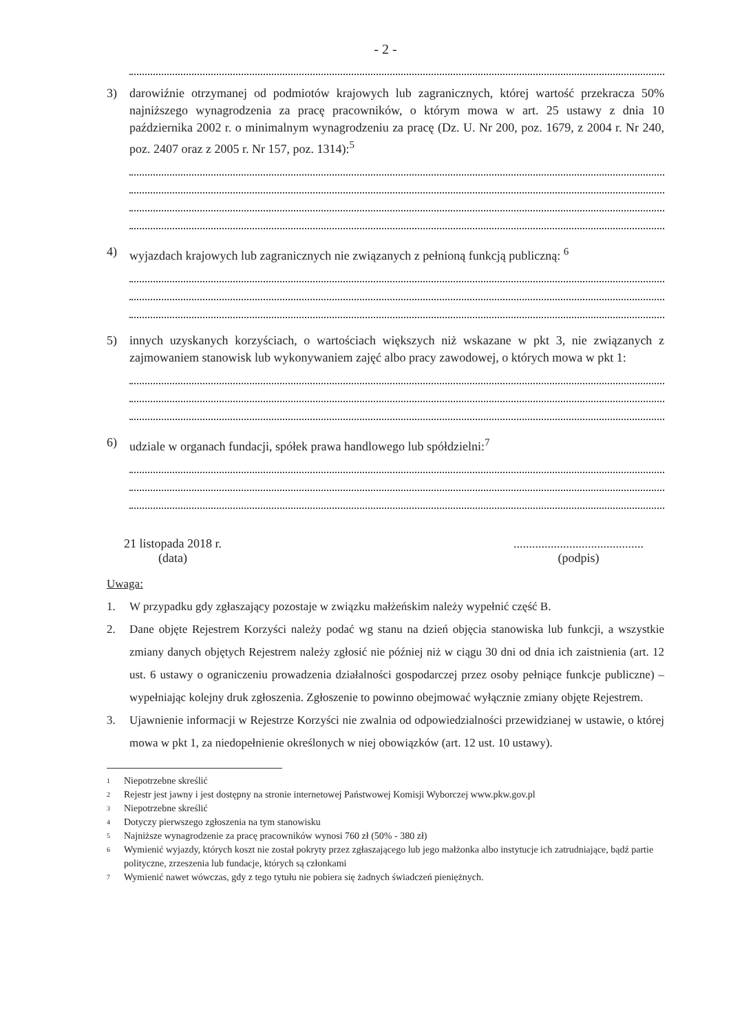- 2 -
3) darowiźnie otrzymanej od podmiotów krajowych lub zagranicznych, której wartość przekracza 50% najniższego wynagrodzenia za pracę pracowników, o którym mowa w art. 25 ustawy z dnia 10 października 2002 r. o minimalnym wynagrodzeniu za pracę (Dz. U. Nr 200, poz. 1679, z 2004 r. Nr 240, poz. 2407 oraz z 2005 r. Nr 157, poz. 1314):<sup>5</sup>
4) wyjazdach krajowych lub zagranicznych nie związanych z pełnioną funkcją publiczną: <sup>6</sup>
5) innych uzyskanych korzyściach, o wartościach większych niż wskazane w pkt 3, nie związanych z zajmowaniem stanowisk lub wykonywaniem zajęć albo pracy zawodowej, o których mowa w pkt 1:
6) udziale w organach fundacji, spółek prawa handlowego lub spółdzielni:<sup>7</sup>
21 listopada 2018 r.
(data)
..........................................
(podpis)
Uwaga:
1. W przypadku gdy zgłaszający pozostaje w związku małżeńskim należy wypełnić część B.
2. Dane objęte Rejestrem Korzyści należy podać wg stanu na dzień objęcia stanowiska lub funkcji, a wszystkie zmiany danych objętych Rejestrem należy zgłosić nie później niż w ciągu 30 dni od dnia ich zaistnienia (art. 12 ust. 6 ustawy o ograniczeniu prowadzenia działalności gospodarczej przez osoby pełniące funkcje publiczne) – wypełniając kolejny druk zgłoszenia. Zgłoszenie to powinno obejmować wyłącznie zmiany objęte Rejestrem.
3. Ujawnienie informacji w Rejestrze Korzyści nie zwalnia od odpowiedzialności przewidzianej w ustawie, o której mowa w pkt 1, za niedopełnienie określonych w niej obowiązków (art. 12 ust. 10 ustawy).
1 Niepotrzebne skreślić
2 Rejestr jest jawny i jest dostępny na stronie internetowej Państwowej Komisji Wyborczej www.pkw.gov.pl
3 Niepotrzebne skreślić
4 Dotyczy pierwszego zgłoszenia na tym stanowisku
5 Najniższe wynagrodzenie za pracę pracowników wynosi 760 zł (50% - 380 zł)
6 Wymienić wyjazdy, których koszt nie został pokryty przez zgłaszającego lub jego małżonka albo instytucje ich zatrudniające, bądź partie polityczne, zrzeszenia lub fundacje, których są członkami
7 Wymienić nawet wówczas, gdy z tego tytułu nie pobiera się żadnych świadczeń pieniężnych.